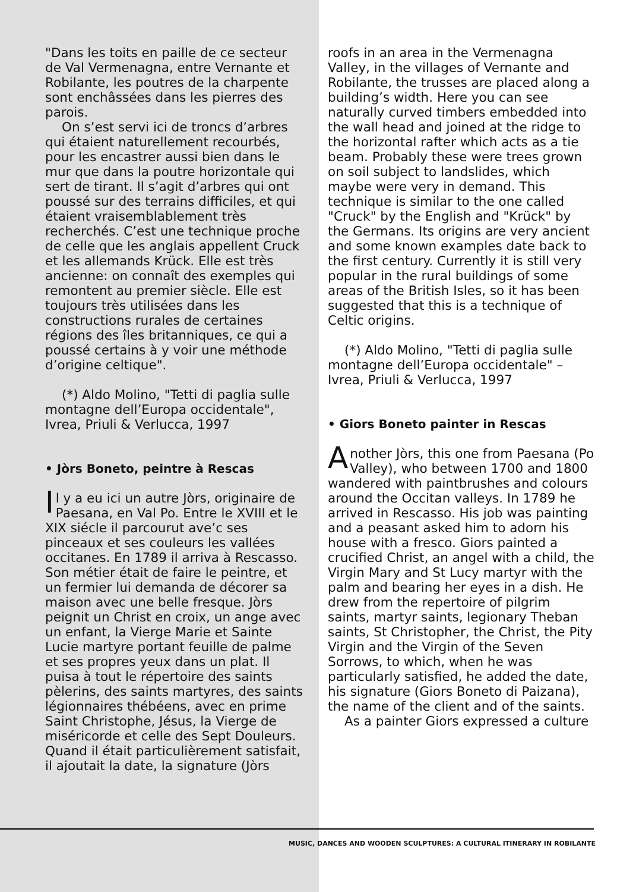"Dans les toits en paille de ce secteur de Val Vermenagna, entre Vernante et Robilante, les poutres de la charpente sont enchâssées dans les pierres des parois.
On s’est servi ici de troncs d’arbres qui étaient naturellement recourbés, pour les encastrer aussi bien dans le mur que dans la poutre horizontale qui sert de tirant. Il s’agit d’arbres qui ont poussé sur des terrains difficiles, et qui étaient vraisemblablement très recherchés. C’est une technique proche de celle que les anglais appellent Cruck et les allemands Krück. Elle est très ancienne: on connaît des exemples qui remontent au premier siècle. Elle est toujours très utilisées dans les constructions rurales de certaines régions des îles britanniques, ce qui a poussé certains à y voir une méthode d’origine celtique".
(*) Aldo Molino, "Tetti di paglia sulle montagne dell’Europa occidentale", Ivrea, Priuli & Verlucca, 1997
• Jòrs Boneto, peintre à Rescas
Il y a eu ici un autre Jòrs, originaire de Paesana, en Val Po. Entre le XVIII et le XIX siécle il parcourut ave’c ses pinceaux et ses couleurs les vallées occitanes. En 1789 il arriva à Rescasso. Son métier était de faire le peintre, et un fermier lui demanda de décorer sa maison avec une belle fresque. Jòrs peignit un Christ en croix, un ange avec un enfant, la Vierge Marie et Sainte Lucie martyre portant feuille de palme et ses propres yeux dans un plat. Il puisa à tout le répertoire des saints pèlerins, des saints martyres, des saints légionnaires thébéens, avec en prime Saint Christophe, Jésus, la Vierge de miséricorde et celle des Sept Douleurs. Quand il était particulièrement satisfait, il ajoutait la date, la signature (Jòrs
roofs in an area in the Vermenagna Valley, in the villages of Vernante and Robilante, the trusses are placed along a building’s width. Here you can see naturally curved timbers embedded into the wall head and joined at the ridge to the horizontal rafter which acts as a tie beam. Probably these were trees grown on soil subject to landslides, which maybe were very in demand. This technique is similar to the one called "Cruck" by the English and "Krück" by the Germans. Its origins are very ancient and some known examples date back to the first century. Currently it is still very popular in the rural buildings of some areas of the British Isles, so it has been suggested that this is a technique of Celtic origins.
(*) Aldo Molino, "Tetti di paglia sulle montagne dell’Europa occidentale" – Ivrea, Priuli & Verlucca, 1997
• Giors Boneto painter in Rescas
Another Jòrs, this one from Paesana (Po Valley), who between 1700 and 1800 wandered with paintbrushes and colours around the Occitan valleys. In 1789 he arrived in Rescasso. His job was painting and a peasant asked him to adorn his house with a fresco. Giors painted a crucified Christ, an angel with a child, the Virgin Mary and St Lucy martyr with the palm and bearing her eyes in a dish. He drew from the repertoire of pilgrim saints, martyr saints, legionary Theban saints, St Christopher, the Christ, the Pity Virgin and the Virgin of the Seven Sorrows, to which, when he was particularly satisfied, he added the date, his signature (Giors Boneto di Paizana), the name of the client and of the saints.
As a painter Giors expressed a culture
MUSIC, DANCES AND WOODEN SCULPTURES: A CULTURAL ITINERARY IN ROBILANTE